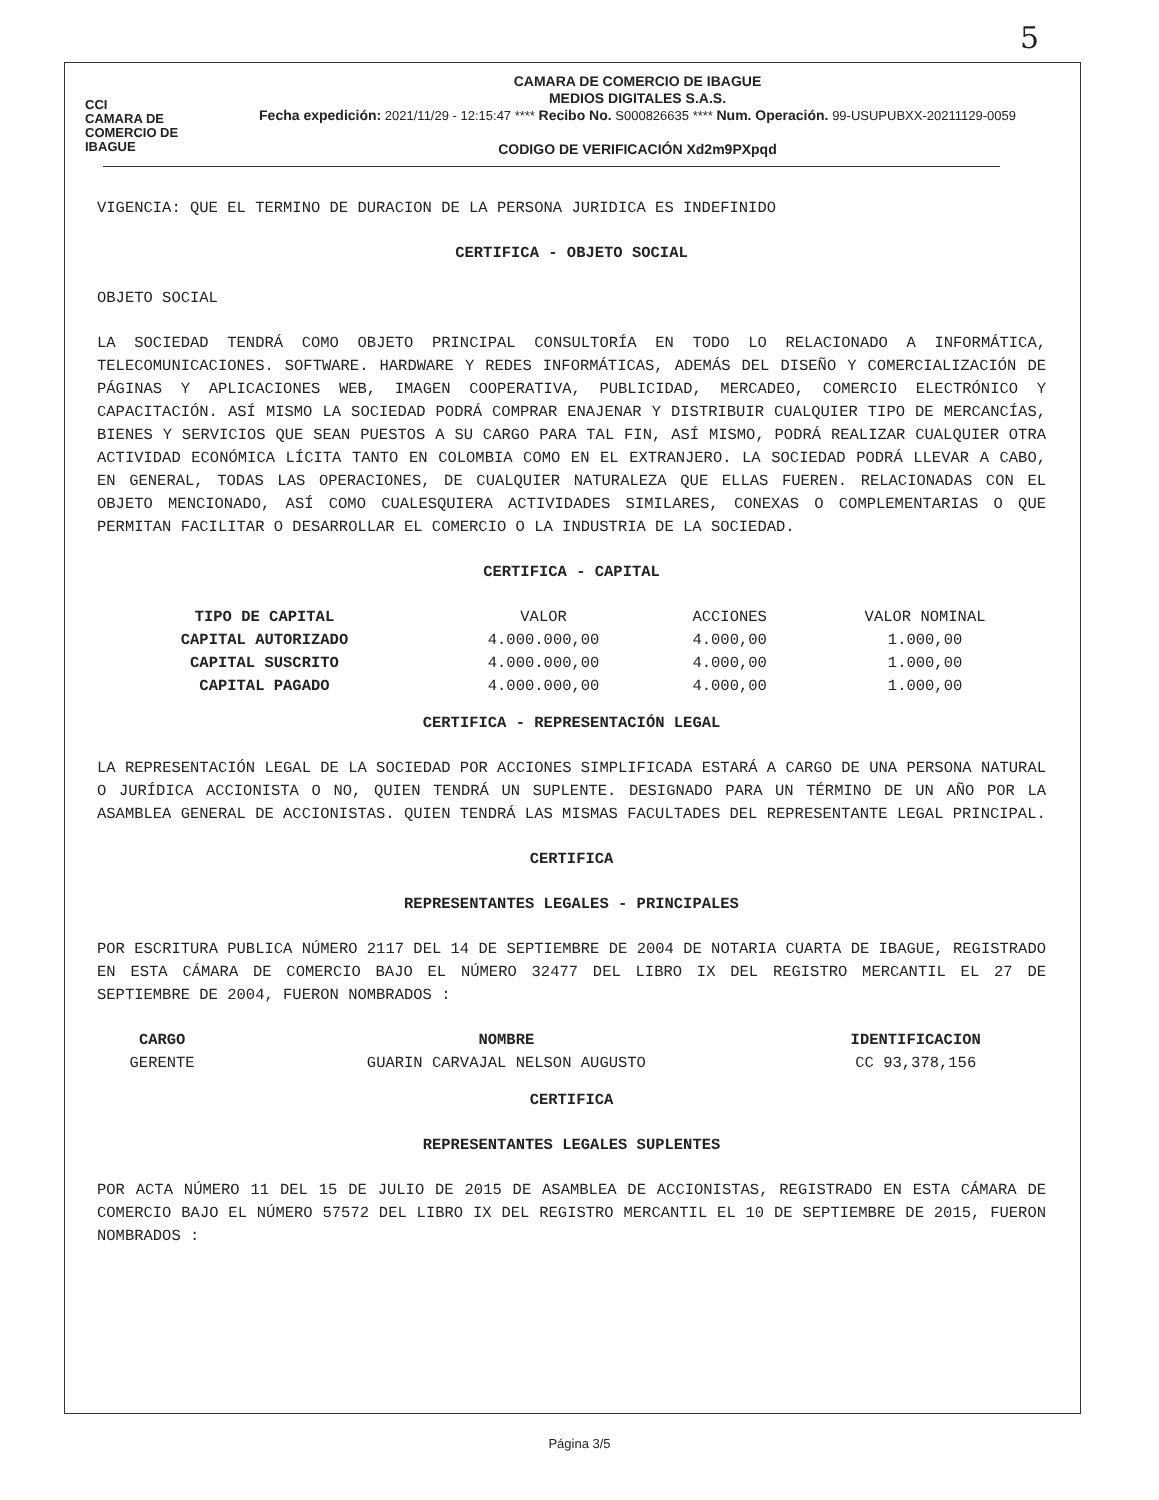5
CCI
CAMARA DE
COMERCIO DE IBAGUE
CAMARA DE COMERCIO DE IBAGUE
MEDIOS DIGITALES S.A.S.
Fecha expedición: 2021/11/29 - 12:15:47 **** Recibo No. S000826635 **** Num. Operación. 99-USUPUBXX-20211129-0059
CODIGO DE VERIFICACIÓN Xd2m9PXpqd
VIGENCIA: QUE EL TERMINO DE DURACION DE LA PERSONA JURIDICA ES INDEFINIDO
CERTIFICA - OBJETO SOCIAL
OBJETO SOCIAL
LA SOCIEDAD TENDRÁ COMO OBJETO PRINCIPAL CONSULTORÍA EN TODO LO RELACIONADO A INFORMÁTICA, TELECOMUNICACIONES. SOFTWARE. HARDWARE Y REDES INFORMÁTICAS, ADEMÁS DEL DISEÑO Y COMERCIALIZACIÓN DE PÁGINAS Y APLICACIONES WEB, IMAGEN COOPERATIVA, PUBLICIDAD, MERCADEO, COMERCIO ELECTRÓNICO Y CAPACITACIÓN. ASÍ MISMO LA SOCIEDAD PODRÁ COMPRAR ENAJENAR Y DISTRIBUIR CUALQUIER TIPO DE MERCANCÍAS, BIENES Y SERVICIOS QUE SEAN PUESTOS A SU CARGO PARA TAL FIN, ASÍ MISMO, PODRÁ REALIZAR CUALQUIER OTRA ACTIVIDAD ECONÓMICA LÍCITA TANTO EN COLOMBIA COMO EN EL EXTRANJERO. LA SOCIEDAD PODRÁ LLEVAR A CABO, EN GENERAL, TODAS LAS OPERACIONES, DE CUALQUIER NATURALEZA QUE ELLAS FUEREN. RELACIONADAS CON EL OBJETO MENCIONADO, ASÍ COMO CUALESQUIERA ACTIVIDADES SIMILARES, CONEXAS O COMPLEMENTARIAS O QUE PERMITAN FACILITAR O DESARROLLAR EL COMERCIO O LA INDUSTRIA DE LA SOCIEDAD.
CERTIFICA - CAPITAL
| TIPO DE CAPITAL | VALOR | ACCIONES | VALOR NOMINAL |
| CAPITAL AUTORIZADO | 4.000.000,00 | 4.000,00 | 1.000,00 |
| CAPITAL SUSCRITO | 4.000.000,00 | 4.000,00 | 1.000,00 |
| CAPITAL PAGADO | 4.000.000,00 | 4.000,00 | 1.000,00 |
CERTIFICA - REPRESENTACIÓN LEGAL
LA REPRESENTACIÓN LEGAL DE LA SOCIEDAD POR ACCIONES SIMPLIFICADA ESTARÁ A CARGO DE UNA PERSONA NATURAL O JURÍDICA ACCIONISTA O NO, QUIEN TENDRÁ UN SUPLENTE. DESIGNADO PARA UN TÉRMINO DE UN AÑO POR LA ASAMBLEA GENERAL DE ACCIONISTAS. QUIEN TENDRÁ LAS MISMAS FACULTADES DEL REPRESENTANTE LEGAL PRINCIPAL.
CERTIFICA
REPRESENTANTES LEGALES - PRINCIPALES
POR ESCRITURA PUBLICA NÚMERO 2117 DEL 14 DE SEPTIEMBRE DE 2004 DE NOTARIA CUARTA DE IBAGUE, REGISTRADO EN ESTA CÁMARA DE COMERCIO BAJO EL NÚMERO 32477 DEL LIBRO IX DEL REGISTRO MERCANTIL EL 27 DE SEPTIEMBRE DE 2004, FUERON NOMBRADOS :
| CARGO | NOMBRE | IDENTIFICACION |
| --- | --- | --- |
| GERENTE | GUARIN CARVAJAL NELSON AUGUSTO | CC 93,378,156 |
CERTIFICA
REPRESENTANTES LEGALES SUPLENTES
POR ACTA NÚMERO 11 DEL 15 DE JULIO DE 2015 DE ASAMBLEA DE ACCIONISTAS, REGISTRADO EN ESTA CÁMARA DE COMERCIO BAJO EL NÚMERO 57572 DEL LIBRO IX DEL REGISTRO MERCANTIL EL 10 DE SEPTIEMBRE DE 2015, FUERON NOMBRADOS :
Página 3/5